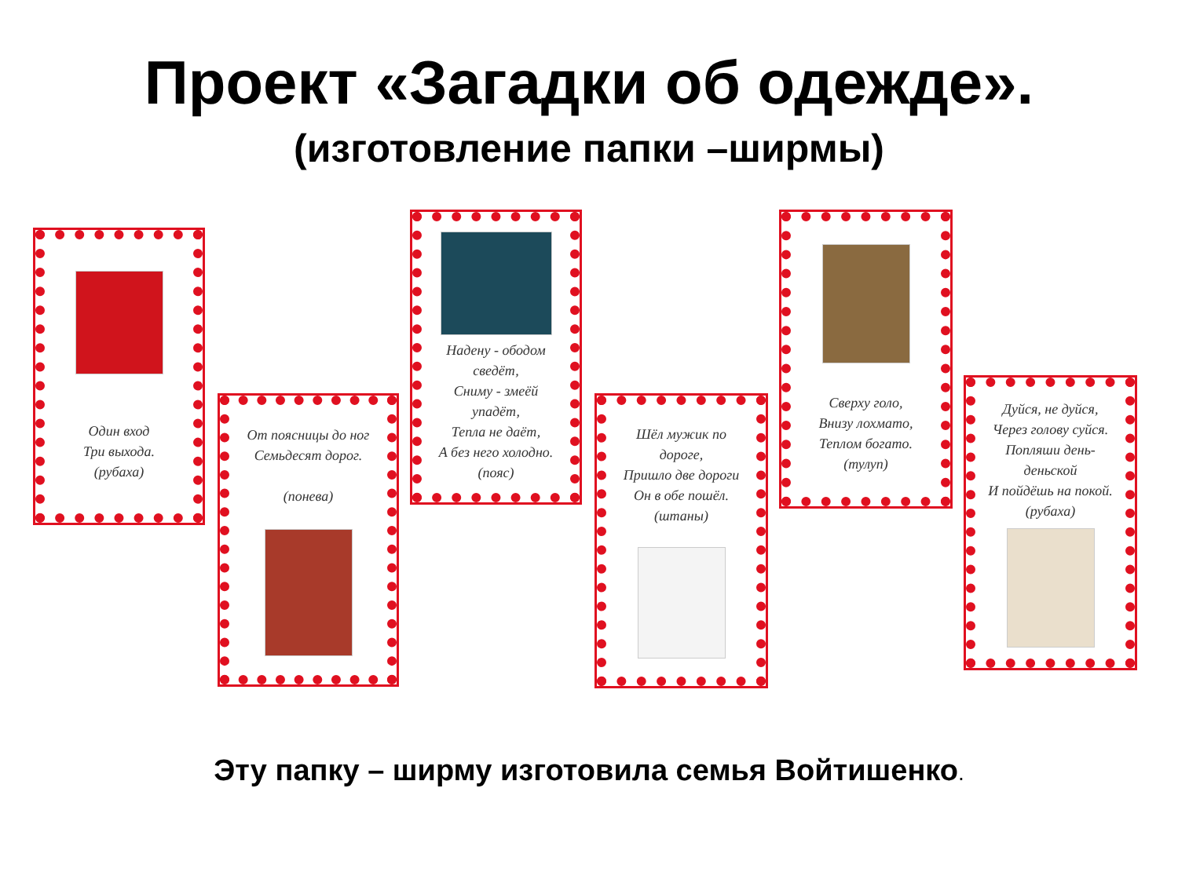Проект «Загадки об одежде».
(изготовление папки –ширмы)
Один вход
Три выхода.
(рубаха)
От поясницы до ног
Семьдесят дорог.
(понева)
Надену - ободом сведёт,
Сниму - змеёй упадёт,
Тепла не даёт,
А без него холодно.
(пояс)
Шёл мужик по дороге,
Пришло две дороги
Он в обе пошёл.
(штаны)
Сверху голо,
Внизу лохмато,
Теплом богато.
(тулуп)
Дуйся, не дуйся,
Через голову суйся.
Попляши день-деньской
И пойдёшь на покой.
(рубаха)
Эту папку – ширму изготовила семья Войтишенко.